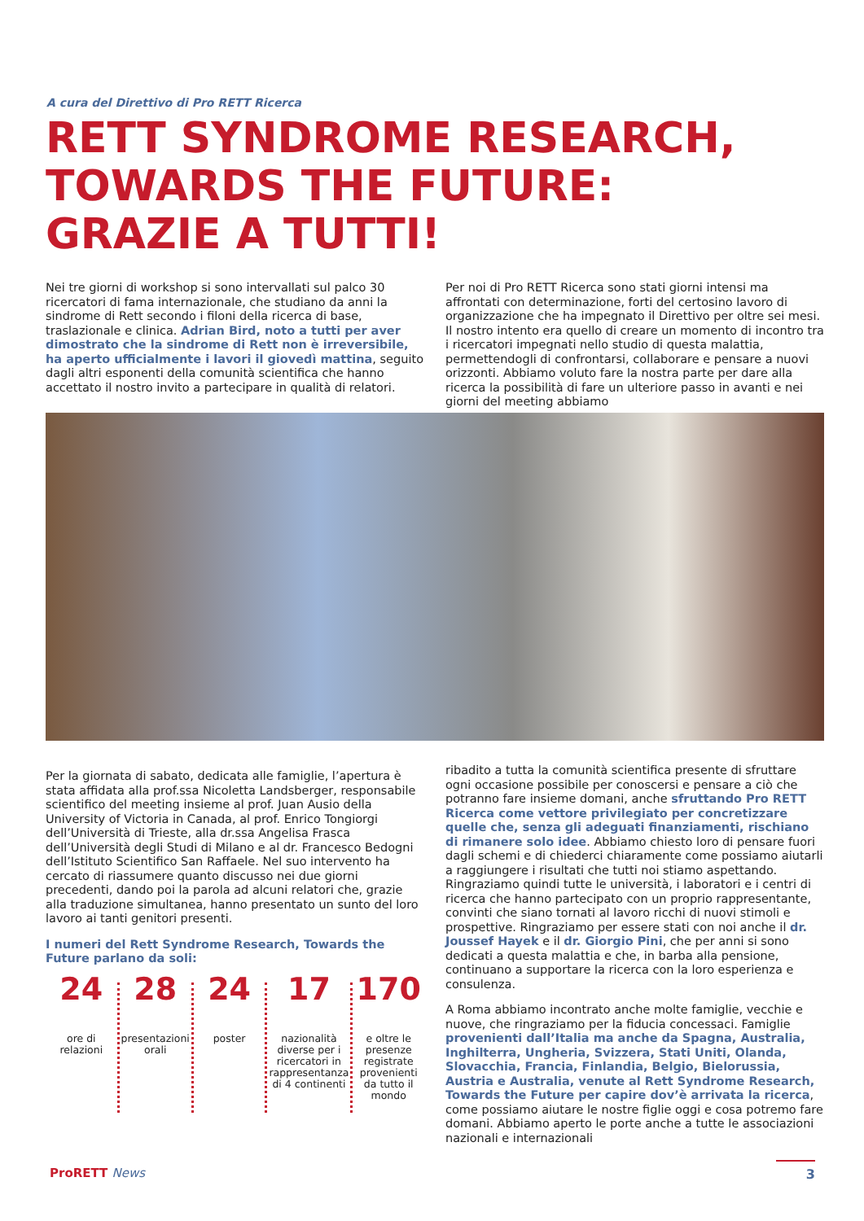A cura del Direttivo di Pro RETT Ricerca
RETT SYNDROME RESEARCH,
TOWARDS THE FUTURE:
GRAZIE A TUTTI!
Nei tre giorni di workshop si sono intervallati sul palco 30 ricercatori di fama internazionale, che studiano da anni la sindrome di Rett secondo i filoni della ricerca di base, traslazionale e clinica. Adrian Bird, noto a tutti per aver dimostrato che la sindrome di Rett non è irreversibile, ha aperto ufficialmente i lavori il giovedì mattina, seguito dagli altri esponenti della comunità scientifica che hanno accettato il nostro invito a partecipare in qualità di relatori.
Per noi di Pro RETT Ricerca sono stati giorni intensi ma affrontati con determinazione, forti del certosino lavoro di organizzazione che ha impegnato il Direttivo per oltre sei mesi. Il nostro intento era quello di creare un momento di incontro tra i ricercatori impegnati nello studio di questa malattia, permettendogli di confrontarsi, collaborare e pensare a nuovi orizzonti. Abbiamo voluto fare la nostra parte per dare alla ricerca la possibilità di fare un ulteriore passo in avanti e nei giorni del meeting abbiamo
Per la giornata di sabato, dedicata alle famiglie, l’apertura è stata affidata alla prof.ssa Nicoletta Landsberger, responsabile scientifico del meeting insieme al prof. Juan Ausio della University of Victoria in Canada, al prof. Enrico Tongiorgi dell’Università di Trieste, alla dr.ssa Angelisa Frasca dell’Università degli Studi di Milano e al dr. Francesco Bedogni dell’Istituto Scientifico San Raffaele. Nel suo intervento ha cercato di riassumere quanto discusso nei due giorni precedenti, dando poi la parola ad alcuni relatori che, grazie alla traduzione simultanea, hanno presentato un sunto del loro lavoro ai tanti genitori presenti.
I numeri del Rett Syndrome Research, Towards the Future parlano da soli:
24
ore di relazioni
28
presentazioni orali
24
poster
17
nazionalità diverse per i ricercatori in rappresentanza di 4 continenti
170
e oltre le presenze registrate provenienti da tutto il mondo
ribadito a tutta la comunità scientifica presente di sfruttare ogni occasione possibile per conoscersi e pensare a ciò che potranno fare insieme domani, anche sfruttando Pro RETT Ricerca come vettore privilegiato per concretizzare quelle che, senza gli adeguati finanziamenti, rischiano di rimanere solo idee. Abbiamo chiesto loro di pensare fuori dagli schemi e di chiederci chiaramente come possiamo aiutarli a raggiungere i risultati che tutti noi stiamo aspettando. Ringraziamo quindi tutte le università, i laboratori e i centri di ricerca che hanno partecipato con un proprio rappresentante, convinti che siano tornati al lavoro ricchi di nuovi stimoli e prospettive. Ringraziamo per essere stati con noi anche il dr. Joussef Hayek e il dr. Giorgio Pini, che per anni si sono dedicati a questa malattia e che, in barba alla pensione, continuano a supportare la ricerca con la loro esperienza e consulenza.
A Roma abbiamo incontrato anche molte famiglie, vecchie e nuove, che ringraziamo per la fiducia concessaci. Famiglie provenienti dall’Italia ma anche da Spagna, Australia, Inghilterra, Ungheria, Svizzera, Stati Uniti, Olanda, Slovacchia, Francia, Finlandia, Belgio, Bielorussia, Austria e Australia, venute al Rett Syndrome Research, Towards the Future per capire dov’è arrivata la ricerca, come possiamo aiutare le nostre figlie oggi e cosa potremo fare domani. Abbiamo aperto le porte anche a tutte le associazioni nazionali e internazionali
ProRETT News 3